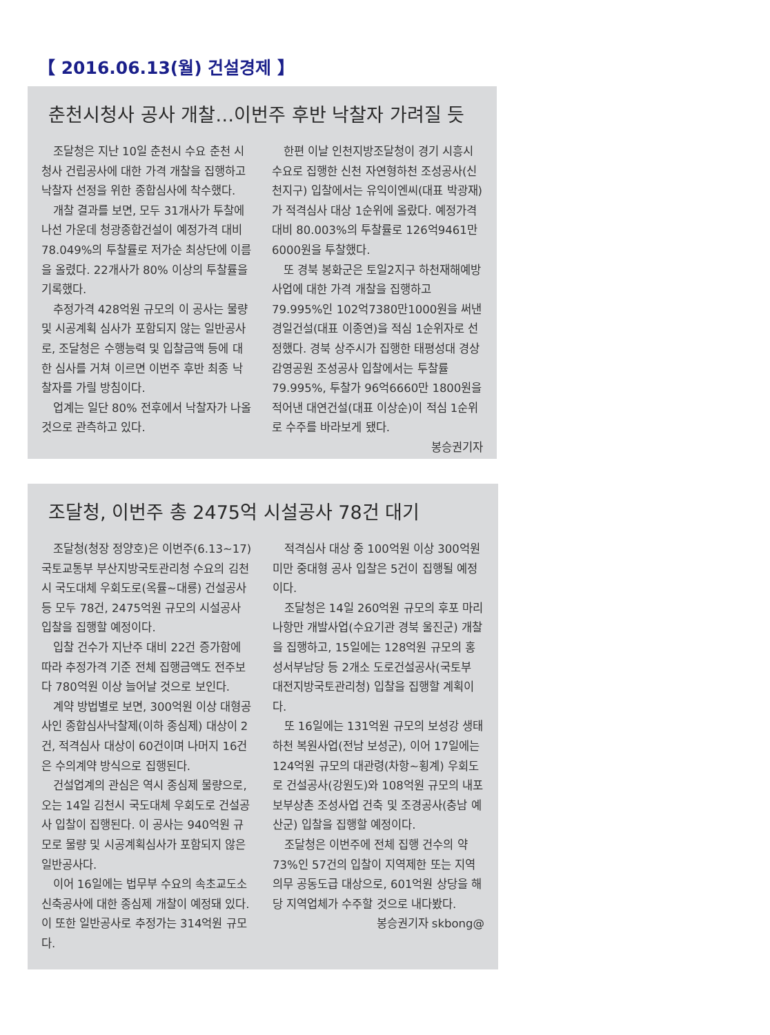【 2016.06.13(월) 건설경제 】
춘천시청사 공사 개찰…이번주 후반 낙찰자 가려질 듯
조달청은 지난 10일 춘천시 수요 춘천 시청사 건립공사에 대한 가격 개찰을 집행하고 낙찰자 선정을 위한 종합심사에 착수했다.
개찰 결과를 보면, 모두 31개사가 투찰에 나선 가운데 청광종합건설이 예정가격 대비 78.049%의 투찰률로 저가순 최상단에 이름을 올렸다. 22개사가 80% 이상의 투찰률을 기록했다.
추정가격 428억원 규모의 이 공사는 물량 및 시공계획 심사가 포함되지 않는 일반공사로, 조달청은 수행능력 및 입찰금액 등에 대한 심사를 거쳐 이르면 이번주 후반 최종 낙찰자를 가릴 방침이다.
업계는 일단 80% 전후에서 낙찰자가 나올 것으로 관측하고 있다.
한편 이날 인천지방조달청이 경기 시흥시 수요로 집행한 신천 자연형하천 조성공사(신천지구) 입찰에서는 유익이엔씨(대표 박광재)가 적격심사 대상 1순위에 올랐다. 예정가격 대비 80.003%의 투찰률로 126억9461만6000원을 투찰했다.
또 경북 봉화군은 토일2지구 하천재해예방사업에 대한 가격 개찰을 집행하고 79.995%인 102억7380만1000원을 써낸 경일건설(대표 이종연)을 적심 1순위자로 선정했다. 경북 상주시가 집행한 태평성대 경상감영공원 조성공사 입찰에서는 투찰률 79.995%, 투찰가 96억6660만 1800원을 적어낸 대연건설(대표 이상순)이 적심 1순위로 수주를 바라보게 됐다.
봉승권기자
조달청, 이번주 총 2475억 시설공사 78건 대기
조달청(청장 정양호)은 이번주(6.13~17) 국토교통부 부산지방국토관리청 수요의 김천시 국도대체 우회도로(옥률~대룡) 건설공사 등 모두 78건, 2475억원 규모의 시설공사 입찰을 집행할 예정이다.
입찰 건수가 지난주 대비 22건 증가함에 따라 추정가격 기준 전체 집행금액도 전주보다 780억원 이상 늘어날 것으로 보인다.
계약 방법별로 보면, 300억원 이상 대형공사인 종합심사낙찰제(이하 종심제) 대상이 2건, 적격심사 대상이 60건이며 나머지 16건은 수의계약 방식으로 집행된다.
건설업계의 관심은 역시 종심제 물량으로, 오는 14일 김천시 국도대체 우회도로 건설공사 입찰이 집행된다. 이 공사는 940억원 규모로 물량 및 시공계획심사가 포함되지 않은 일반공사다.
이어 16일에는 법무부 수요의 속초교도소 신축공사에 대한 종심제 개찰이 예정돼 있다. 이 또한 일반공사로 추정가는 314억원 규모다.
적격심사 대상 중 100억원 이상 300억원 미만 중대형 공사 입찰은 5건이 집행될 예정이다.
조달청은 14일 260억원 규모의 후포 마리나항만 개발사업(수요기관 경북 울진군) 개찰을 집행하고, 15일에는 128억원 규모의 홍성서부남당 등 2개소 도로건설공사(국토부 대전지방국토관리청) 입찰을 집행할 계획이다.
또 16일에는 131억원 규모의 보성강 생태하천 복원사업(전남 보성군), 이어 17일에는 124억원 규모의 대관령(차항~횡계) 우회도로 건설공사(강원도)와 108억원 규모의 내포보부상촌 조성사업 건축 및 조경공사(충남 예산군) 입찰을 집행할 예정이다.
조달청은 이번주에 전체 집행 건수의 약 73%인 57건의 입찰이 지역제한 또는 지역의무 공동도급 대상으로, 601억원 상당을 해당 지역업체가 수주할 것으로 내다봤다. 봉승권기자 skbong@